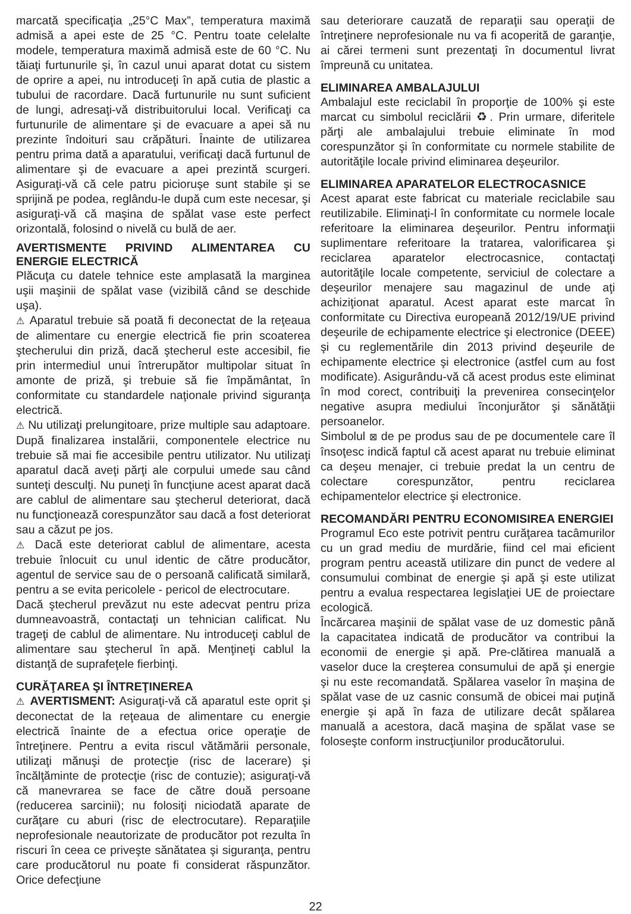marcată specificaţia „25°C Max”, temperatura maximă admisă a apei este de 25 °C. Pentru toate celelalte modele, temperatura maximă admisă este de 60 °C. Nu tăiaţi furtunurile şi, în cazul unui aparat dotat cu sistem de oprire a apei, nu introduceţi în apă cutia de plastic a tubului de racordare. Dacă furtunurile nu sunt suficient de lungi, adresaţi-vă distribuitorului local. Verificaţi ca furtunurile de alimentare şi de evacuare a apei să nu prezinte îndoituri sau crăpături. Înainte de utilizarea pentru prima dată a aparatului, verificaţi dacă furtunul de alimentare şi de evacuare a apei prezintă scurgeri. Asiguraţi-vă că cele patru picioruşe sunt stabile şi se sprijină pe podea, reglându-le după cum este necesar, şi asiguraţi-vă că maşina de spălat vase este perfect orizontală, folosind o nivelă cu bulă de aer.
AVERTISMENTE PRIVIND ALIMENTAREA CU ENERGIE ELECTRICĂ
Plăcuţa cu datele tehnice este amplasată la marginea uşii maşinii de spălat vase (vizibilă când se deschide uşa).
⚠ Aparatul trebuie să poată fi deconectat de la reţeaua de alimentare cu energie electrică fie prin scoaterea ştecherului din priză, dacă ştecherul este accesibil, fie prin intermediul unui întrerupător multipolar situat în amonte de priză, şi trebuie să fie împământat, în conformitate cu standardele naţionale privind siguranţa electrică.
⚠ Nu utilizaţi prelungitoare, prize multiple sau adaptoare. După finalizarea instalării, componentele electrice nu trebuie să mai fie accesibile pentru utilizator. Nu utilizaţi aparatul dacă aveţi părţi ale corpului umede sau când sunteţi desculţi. Nu puneţi în funcţiune acest aparat dacă are cablul de alimentare sau ştecherul deteriorat, dacă nu funcţionează corespunzător sau dacă a fost deteriorat sau a căzut pe jos.
⚠ Dacă este deteriorat cablul de alimentare, acesta trebuie înlocuit cu unul identic de către producător, agentul de service sau de o persoană calificată similară, pentru a se evita pericolele - pericol de electrocutare.
Dacă ştecherul prevăzut nu este adecvat pentru priza dumneavoastră, contactaţi un tehnician calificat. Nu trageţi de cablul de alimentare. Nu introduceţi cablul de alimentare sau ştecherul în apă. Menţineţi cablul la distanţă de suprafeţele fierbinţi.
CURĂŢAREA ŞI ÎNTREŢINEREA
⚠ AVERTISMENT: Asiguraţi-vă că aparatul este oprit şi deconectat de la reţeaua de alimentare cu energie electrică înainte de a efectua orice operaţie de întreţinere. Pentru a evita riscul vătămării personale, utilizaţi mănuşi de protecţie (risc de lacerare) şi încălţăminte de protecţie (risc de contuzie); asiguraţi-vă că manevrarea se face de către două persoane (reducerea sarcinii); nu folosiţi niciodată aparate de curăţare cu aburi (risc de electrocutare). Reparaţiile neprofesionale neautorizate de producător pot rezulta în riscuri în ceea ce priveşte sănătatea şi siguranţa, pentru care producătorul nu poate fi considerat răspunzător. Orice defecţiune
sau deteriorare cauzată de reparaţii sau operaţii de întreţinere neprofesionale nu va fi acoperită de garanţie, ai cărei termeni sunt prezentaţi în documentul livrat împreună cu unitatea.
ELIMINAREA AMBALAJULUI
Ambalajul este reciclabil în proporţie de 100% şi este marcat cu simbolul reciclării ♻. Prin urmare, diferitele părţi ale ambalajului trebuie eliminate în mod corespunzător şi în conformitate cu normele stabilite de autorităţile locale privind eliminarea deşeurilor.
ELIMINAREA APARATELOR ELECTROCASNICE
Acest aparat este fabricat cu materiale reciclabile sau reutilizabile. Eliminaţi-l în conformitate cu normele locale referitoare la eliminarea deşeurilor. Pentru informaţii suplimentare referitoare la tratarea, valorificarea şi reciclarea aparatelor electrocasnice, contactaţi autorităţile locale competente, serviciul de colectare a deşeurilor menajere sau magazinul de unde aţi achiziţionat aparatul. Acest aparat este marcat în conformitate cu Directiva europeană 2012/19/UE privind deşeurile de echipamente electrice şi electronice (DEEE) şi cu reglementările din 2013 privind deşeurile de echipamente electrice şi electronice (astfel cum au fost modificate). Asigurându-vă că acest produs este eliminat în mod corect, contribuiţi la prevenirea consecinţelor negative asupra mediului înconjurător şi sănătăţii persoanelor.
Simbolul ⊠ de pe produs sau de pe documentele care îl însoţesc indică faptul că acest aparat nu trebuie eliminat ca deşeu menajer, ci trebuie predat la un centru de colectare corespunzător, pentru reciclarea echipamentelor electrice şi electronice.
RECOMANDĂRI PENTRU ECONOMISIREA ENERGIEI
Programul Eco este potrivit pentru curăţarea tacâmurilor cu un grad mediu de murdărie, fiind cel mai eficient program pentru această utilizare din punct de vedere al consumului combinat de energie şi apă şi este utilizat pentru a evalua respectarea legislaţiei UE de proiectare ecologică.
Încărcarea maşinii de spălat vase de uz domestic până la capacitatea indicată de producător va contribui la economii de energie şi apă. Pre-clătirea manuală a vaselor duce la creşterea consumului de apă şi energie şi nu este recomandată. Spălarea vaselor în maşina de spălat vase de uz casnic consumă de obicei mai puţină energie şi apă în faza de utilizare decât spălarea manuală a acestora, dacă maşina de spălat vase se foloseşte conform instrucţiunilor producătorului.
22